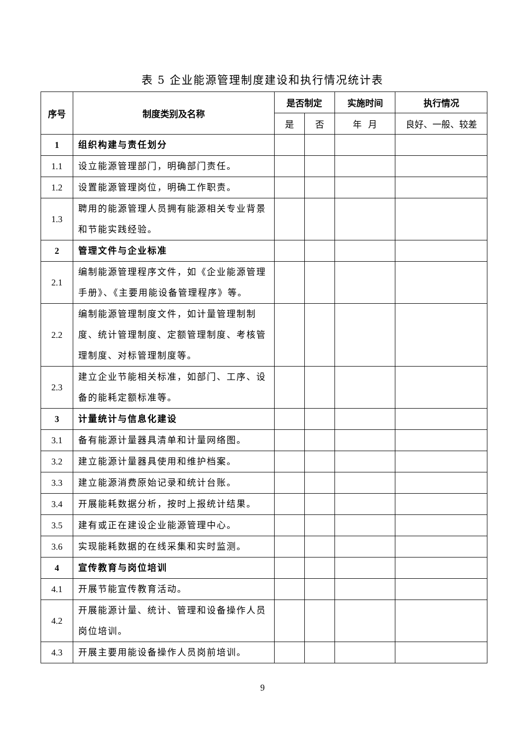表 5 企业能源管理制度建设和执行情况统计表
| 序号 | 制度类别及名称 | 是否制定 | | 实施时间 | 执行情况 |
| --- | --- | --- | --- | --- | --- |
| | | 是 | 否 | 年 月 | 良好、一般、较差 |
| 1 | 组织构建与责任划分 | | | | |
| 1.1 | 设立能源管理部门，明确部门责任。 | | | | |
| 1.2 | 设置能源管理岗位，明确工作职责。 | | | | |
| 1.3 | 聘用的能源管理人员拥有能源相关专业背景和节能实践经验。 | | | | |
| 2 | 管理文件与企业标准 | | | | |
| 2.1 | 编制能源管理程序文件，如《企业能源管理手册》、《主要用能设备管理程序》等。 | | | | |
| 2.2 | 编制能源管理制度文件，如计量管理制制度、统计管理制度、定额管理制度、考核管理制度、对标管理制度等。 | | | | |
| 2.3 | 建立企业节能相关标准，如部门、工序、设备的能耗定额标准等。 | | | | |
| 3 | 计量统计与信息化建设 | | | | |
| 3.1 | 备有能源计量器具清单和计量网络图。 | | | | |
| 3.2 | 建立能源计量器具使用和维护档案。 | | | | |
| 3.3 | 建立能源消费原始记录和统计台账。 | | | | |
| 3.4 | 开展能耗数据分析，按时上报统计结果。 | | | | |
| 3.5 | 建有或正在建设企业能源管理中心。 | | | | |
| 3.6 | 实现能耗数据的在线采集和实时监测。 | | | | |
| 4 | 宣传教育与岗位培训 | | | | |
| 4.1 | 开展节能宣传教育活动。 | | | | |
| 4.2 | 开展能源计量、统计、管理和设备操作人员岗位培训。 | | | | |
| 4.3 | 开展主要用能设备操作人员岗前培训。 | | | | |
9